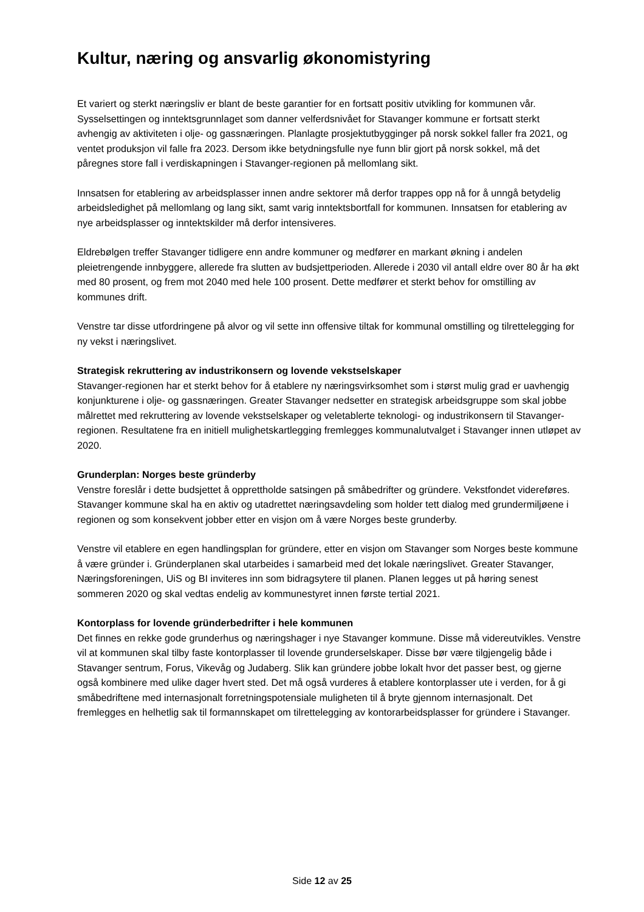Kultur, næring og ansvarlig økonomistyring
Et variert og sterkt næringsliv er blant de beste garantier for en fortsatt positiv utvikling for kommunen vår. Sysselsettingen og inntektsgrunnlaget som danner velferdsnivået for Stavanger kommune er fortsatt sterkt avhengig av aktiviteten i olje- og gassnæringen. Planlagte prosjektutbygginger på norsk sokkel faller fra 2021, og ventet produksjon vil falle fra 2023. Dersom ikke betydningsfulle nye funn blir gjort på norsk sokkel, må det påregnes store fall i verdiskapningen i Stavanger-regionen på mellomlang sikt.
Innsatsen for etablering av arbeidsplasser innen andre sektorer må derfor trappes opp nå for å unngå betydelig arbeidsledighet på mellomlang og lang sikt, samt varig inntektsbortfall for kommunen. Innsatsen for etablering av nye arbeidsplasser og inntektskilder må derfor intensiveres.
Eldrebølgen treffer Stavanger tidligere enn andre kommuner og medfører en markant økning i andelen pleietrengende innbyggere, allerede fra slutten av budsjettperioden. Allerede i 2030 vil antall eldre over 80 år ha økt med 80 prosent, og frem mot 2040 med hele 100 prosent. Dette medfører et sterkt behov for omstilling av kommunes drift.
Venstre tar disse utfordringene på alvor og vil sette inn offensive tiltak for kommunal omstilling og tilrettelegging for ny vekst i næringslivet.
Strategisk rekruttering av industrikonsern og lovende vekstselskaper
Stavanger-regionen har et sterkt behov for å etablere ny næringsvirksomhet som i størst mulig grad er uavhengig konjunkturene i olje- og gassnæringen. Greater Stavanger nedsetter en strategisk arbeidsgruppe som skal jobbe målrettet med rekruttering av lovende vekstselskaper og veletablerte teknologi- og industrikonsern til Stavanger-regionen. Resultatene fra en initiell mulighetskartlegging fremlegges kommunalutvalget i Stavanger innen utløpet av 2020.
Grunderplan: Norges beste gründerby
Venstre foreslår i dette budsjettet å opprettholde satsingen på småbedrifter og gründere. Vekstfondet videreføres. Stavanger kommune skal ha en aktiv og utadrettet næringsavdeling som holder tett dialog med grundermiljøene i regionen og som konsekvent jobber etter en visjon om å være Norges beste grunderby.
Venstre vil etablere en egen handlingsplan for gründere, etter en visjon om Stavanger som Norges beste kommune å være gründer i. Gründerplanen skal utarbeides i samarbeid med det lokale næringslivet. Greater Stavanger, Næringsforeningen, UiS og BI inviteres inn som bidragsytere til planen. Planen legges ut på høring senest sommeren 2020 og skal vedtas endelig av kommunestyret innen første tertial 2021.
Kontorplass for lovende gründerbedrifter i hele kommunen
Det finnes en rekke gode grunderhus og næringshager i nye Stavanger kommune. Disse må videreutvikles. Venstre vil at kommunen skal tilby faste kontorplasser til lovende grunderselskaper. Disse bør være tilgjengelig både i Stavanger sentrum, Forus, Vikevåg og Judaberg. Slik kan gründere jobbe lokalt hvor det passer best, og gjerne også kombinere med ulike dager hvert sted. Det må også vurderes å etablere kontorplasser ute i verden, for å gi småbedriftene med internasjonalt forretningspotensiale muligheten til å bryte gjennom internasjonalt. Det fremlegges en helhetlig sak til formannskapet om tilrettelegging av kontorarbeidsplasser for gründere i Stavanger.
Side 12 av 25